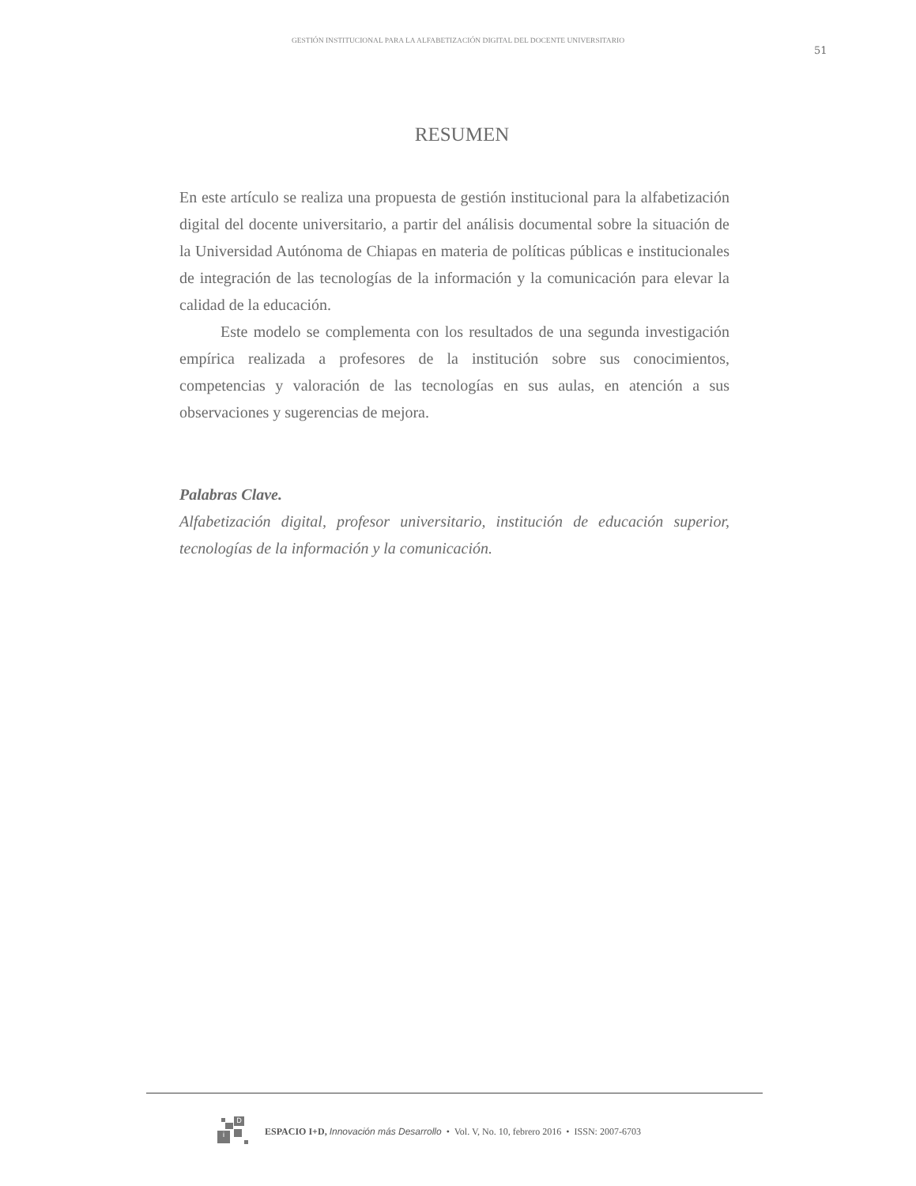GESTIÓN INSTITUCIONAL PARA LA ALFABETIZACIÓN DIGITAL DEL DOCENTE UNIVERSITARIO
51
RESUMEN
En este artículo se realiza una propuesta de gestión institucional para la alfabetización digital del docente universitario, a partir del análisis documental sobre la situación de la Universidad Autónoma de Chiapas en materia de políticas públicas e institucionales de integración de las tecnologías de la información y la comunicación para elevar la calidad de la educación.
Este modelo se complementa con los resultados de una segunda investigación empírica realizada a profesores de la institución sobre sus conocimientos, competencias y valoración de las tecnologías en sus aulas, en atención a sus observaciones y sugerencias de mejora.
Palabras Clave.
Alfabetización digital, profesor universitario, institución de educación superior, tecnologías de la información y la comunicación.
D
i
ESPACIO I+D, Innovación más Desarrollo • Vol. V, No. 10, febrero 2016 • ISSN: 2007-6703